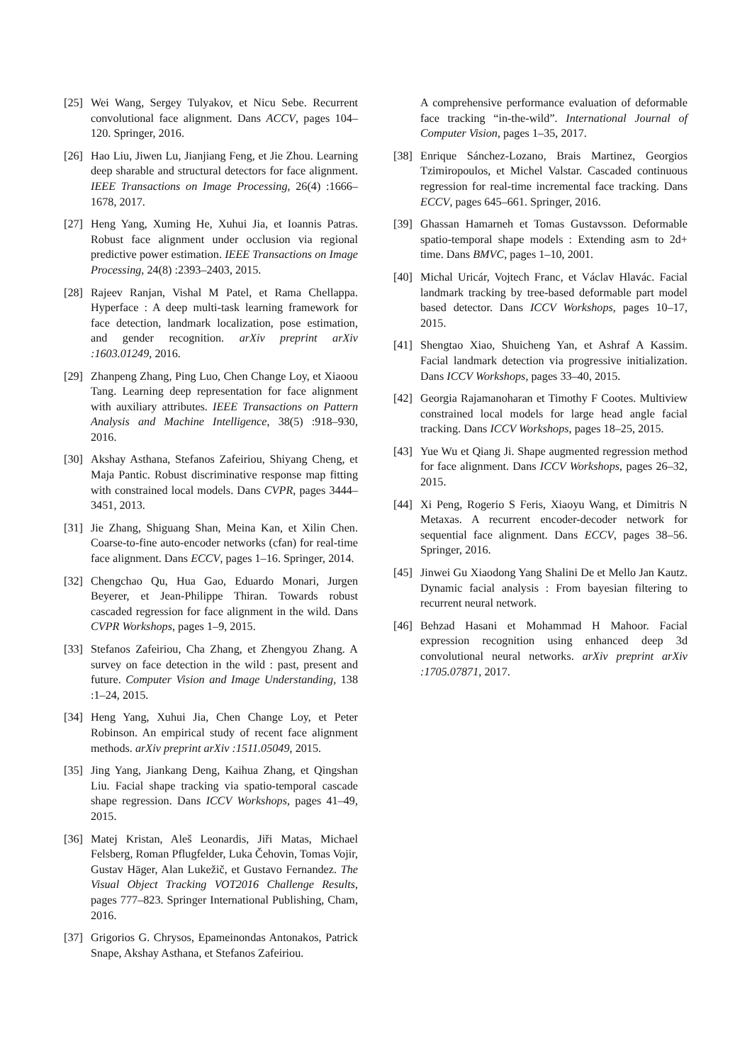[25] Wei Wang, Sergey Tulyakov, et Nicu Sebe. Recurrent convolutional face alignment. Dans ACCV, pages 104–120. Springer, 2016.
[26] Hao Liu, Jiwen Lu, Jianjiang Feng, et Jie Zhou. Learning deep sharable and structural detectors for face alignment. IEEE Transactions on Image Processing, 26(4) :1666–1678, 2017.
[27] Heng Yang, Xuming He, Xuhui Jia, et Ioannis Patras. Robust face alignment under occlusion via regional predictive power estimation. IEEE Transactions on Image Processing, 24(8) :2393–2403, 2015.
[28] Rajeev Ranjan, Vishal M Patel, et Rama Chellappa. Hyperface : A deep multi-task learning framework for face detection, landmark localization, pose estimation, and gender recognition. arXiv preprint arXiv :1603.01249, 2016.
[29] Zhanpeng Zhang, Ping Luo, Chen Change Loy, et Xiaoou Tang. Learning deep representation for face alignment with auxiliary attributes. IEEE Transactions on Pattern Analysis and Machine Intelligence, 38(5) :918–930, 2016.
[30] Akshay Asthana, Stefanos Zafeiriou, Shiyang Cheng, et Maja Pantic. Robust discriminative response map fitting with constrained local models. Dans CVPR, pages 3444–3451, 2013.
[31] Jie Zhang, Shiguang Shan, Meina Kan, et Xilin Chen. Coarse-to-fine auto-encoder networks (cfan) for real-time face alignment. Dans ECCV, pages 1–16. Springer, 2014.
[32] Chengchao Qu, Hua Gao, Eduardo Monari, Jurgen Beyerer, et Jean-Philippe Thiran. Towards robust cascaded regression for face alignment in the wild. Dans CVPR Workshops, pages 1–9, 2015.
[33] Stefanos Zafeiriou, Cha Zhang, et Zhengyou Zhang. A survey on face detection in the wild : past, present and future. Computer Vision and Image Understanding, 138 :1–24, 2015.
[34] Heng Yang, Xuhui Jia, Chen Change Loy, et Peter Robinson. An empirical study of recent face alignment methods. arXiv preprint arXiv :1511.05049, 2015.
[35] Jing Yang, Jiankang Deng, Kaihua Zhang, et Qingshan Liu. Facial shape tracking via spatio-temporal cascade shape regression. Dans ICCV Workshops, pages 41–49, 2015.
[36] Matej Kristan, Aleš Leonardis, Jiři Matas, Michael Felsberg, Roman Pflugfelder, Luka Čehovin, Tomas Vojir, Gustav Häger, Alan Lukežič, et Gustavo Fernandez. The Visual Object Tracking VOT2016 Challenge Results, pages 777–823. Springer International Publishing, Cham, 2016.
[37] Grigorios G. Chrysos, Epameinondas Antonakos, Patrick Snape, Akshay Asthana, et Stefanos Zafeiriou.
A comprehensive performance evaluation of deformable face tracking “in-the-wild”. International Journal of Computer Vision, pages 1–35, 2017.
[38] Enrique Sánchez-Lozano, Brais Martinez, Georgios Tzimiropoulos, et Michel Valstar. Cascaded continuous regression for real-time incremental face tracking. Dans ECCV, pages 645–661. Springer, 2016.
[39] Ghassan Hamarneh et Tomas Gustavsson. Deformable spatio-temporal shape models : Extending asm to 2d+ time. Dans BMVC, pages 1–10, 2001.
[40] Michal Uricár, Vojtech Franc, et Václav Hlavác. Facial landmark tracking by tree-based deformable part model based detector. Dans ICCV Workshops, pages 10–17, 2015.
[41] Shengtao Xiao, Shuicheng Yan, et Ashraf A Kassim. Facial landmark detection via progressive initialization. Dans ICCV Workshops, pages 33–40, 2015.
[42] Georgia Rajamanoharan et Timothy F Cootes. Multiview constrained local models for large head angle facial tracking. Dans ICCV Workshops, pages 18–25, 2015.
[43] Yue Wu et Qiang Ji. Shape augmented regression method for face alignment. Dans ICCV Workshops, pages 26–32, 2015.
[44] Xi Peng, Rogerio S Feris, Xiaoyu Wang, et Dimitris N Metaxas. A recurrent encoder-decoder network for sequential face alignment. Dans ECCV, pages 38–56. Springer, 2016.
[45] Jinwei Gu Xiaodong Yang Shalini De et Mello Jan Kautz. Dynamic facial analysis : From bayesian filtering to recurrent neural network.
[46] Behzad Hasani et Mohammad H Mahoor. Facial expression recognition using enhanced deep 3d convolutional neural networks. arXiv preprint arXiv :1705.07871, 2017.